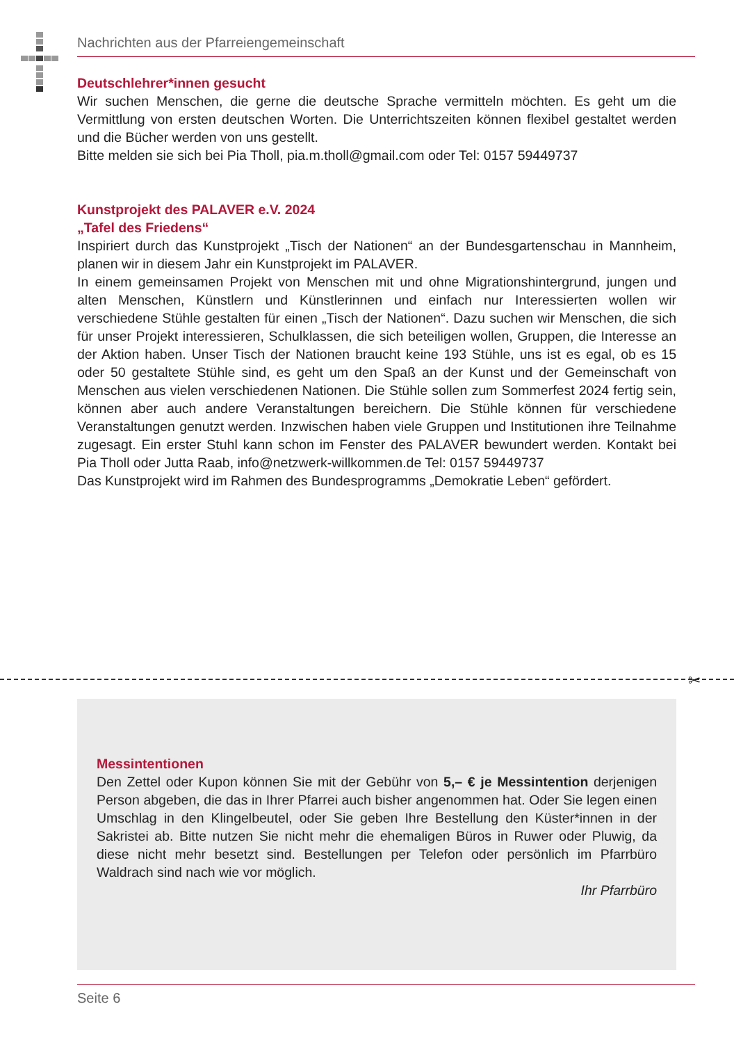Nachrichten aus der Pfarreiengemeinschaft
Deutschlehrer*innen gesucht
Wir suchen Menschen, die gerne die deutsche Sprache vermitteln möchten. Es geht um die Vermittlung von ersten deutschen Worten. Die Unterrichtszeiten können flexibel gestaltet werden und die Bücher werden von uns gestellt.
Bitte melden sie sich bei Pia Tholl, pia.m.tholl@gmail.com oder Tel: 0157 59449737
Kunstprojekt des PALAVER e.V. 2024
„Tafel des Friedens“
Inspiriert durch das Kunstprojekt „Tisch der Nationen“ an der Bundesgartenschau in Mannheim, planen wir in diesem Jahr ein Kunstprojekt im PALAVER.
In einem gemeinsamen Projekt von Menschen mit und ohne Migrationshintergrund, jungen und alten Menschen, Künstlern und Künstlerinnen und einfach nur Interessierten wollen wir verschiedene Stühle gestalten für einen „Tisch der Nationen“. Dazu suchen wir Menschen, die sich für unser Projekt interessieren, Schulklassen, die sich beteiligen wollen, Gruppen, die Interesse an der Aktion haben. Unser Tisch der Nationen braucht keine 193 Stühle, uns ist es egal, ob es 15 oder 50 gestaltete Stühle sind, es geht um den Spaß an der Kunst und der Gemeinschaft von Menschen aus vielen verschiedenen Nationen. Die Stühle sollen zum Sommerfest 2024 fertig sein, können aber auch andere Veranstaltungen bereichern. Die Stühle können für verschiedene Veranstaltungen genutzt werden. Inzwischen haben viele Gruppen und Institutionen ihre Teilnahme zugesagt. Ein erster Stuhl kann schon im Fenster des PALAVER bewundert werden. Kontakt bei Pia Tholl oder Jutta Raab, info@netzwerk-willkommen.de Tel: 0157 59449737
Das Kunstprojekt wird im Rahmen des Bundesprogramms „Demokratie Leben“ gefördert.
✂
Messintentionen
Den Zettel oder Kupon können Sie mit der Gebühr von 5,– € je Messintention derjenigen Person abgeben, die das in Ihrer Pfarrei auch bisher angenommen hat. Oder Sie legen einen Umschlag in den Klingelbeutel, oder Sie geben Ihre Bestellung den Küster*innen in der Sakristei ab. Bitte nutzen Sie nicht mehr die ehemaligen Büros in Ruwer oder Pluwig, da diese nicht mehr besetzt sind. Bestellungen per Telefon oder persönlich im Pfarrbüro Waldrach sind nach wie vor möglich.
Ihr Pfarrbüro
Seite 6